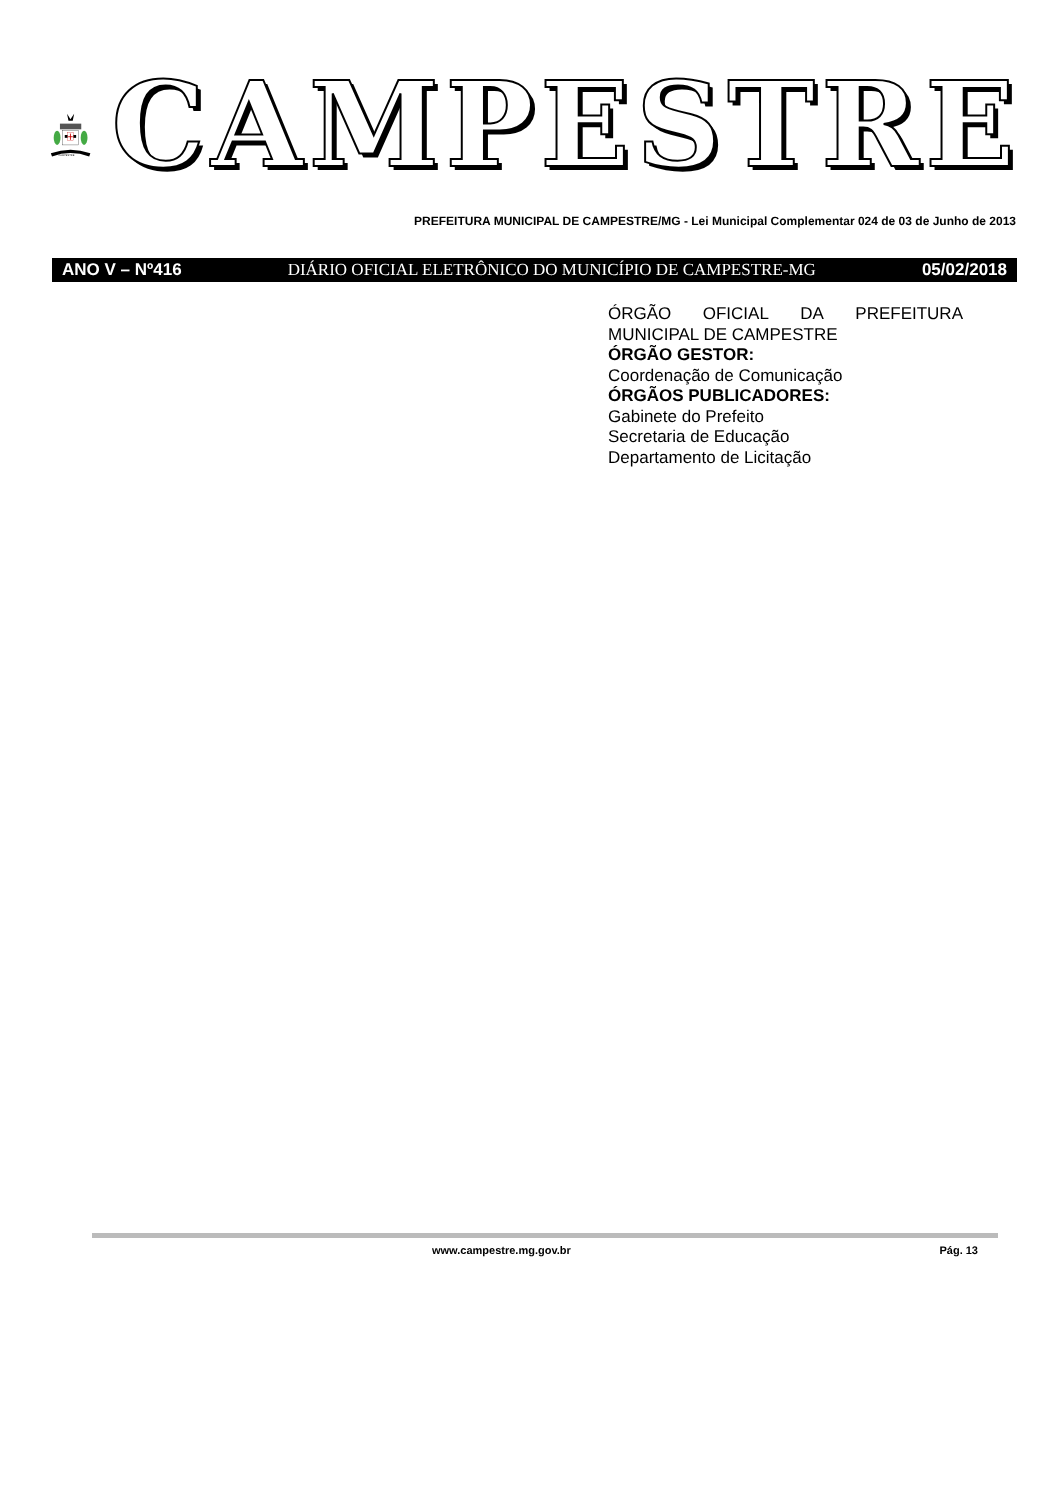CAMPESTRE
CAMPESTRE
PREFEITURA MUNICIPAL DE CAMPESTRE/MG - Lei Municipal Complementar 024 de 03 de Junho de 2013
ANO V – Nº416 DIÁRIO OFICIAL ELETRÔNICO DO MUNICÍPIO DE CAMPESTRE-MG 05/02/2018
ÓRGÃO OFICIAL DA PREFEITURA
MUNICIPAL DE CAMPESTRE
ÓRGÃO GESTOR:
Coordenação de Comunicação
ÓRGÃOS PUBLICADORES:
Gabinete do Prefeito
Secretaria de Educação
Departamento de Licitação
www.campestre.mg.gov.br Pág. 13